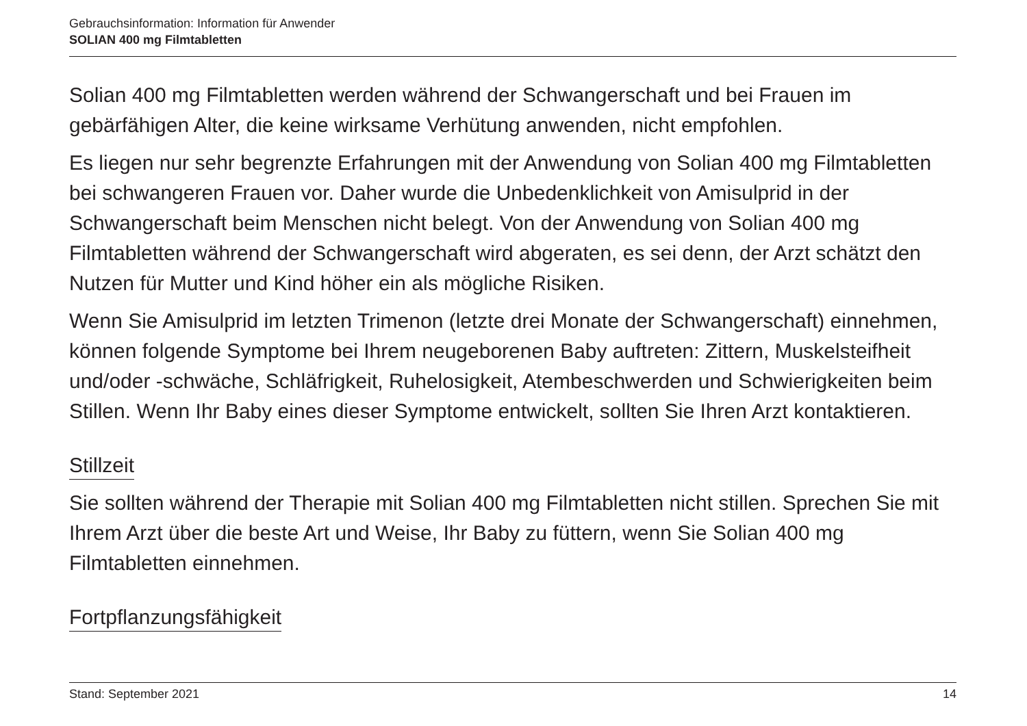Gebrauchsinformation: Information für Anwender
SOLIAN 400 mg Filmtabletten
Solian 400 mg Filmtabletten werden während der Schwangerschaft und bei Frauen im gebärfähigen Alter, die keine wirksame Verhütung anwenden, nicht empfohlen.
Es liegen nur sehr begrenzte Erfahrungen mit der Anwendung von Solian 400 mg Filmtabletten bei schwangeren Frauen vor. Daher wurde die Unbedenklichkeit von Amisulprid in der Schwangerschaft beim Menschen nicht belegt. Von der Anwendung von Solian 400 mg Filmtabletten während der Schwangerschaft wird abgeraten, es sei denn, der Arzt schätzt den Nutzen für Mutter und Kind höher ein als mögliche Risiken.
Wenn Sie Amisulprid im letzten Trimenon (letzte drei Monate der Schwangerschaft) einnehmen, können folgende Symptome bei Ihrem neugeborenen Baby auftreten: Zittern, Muskelsteifheit und/oder -schwäche, Schläfrigkeit, Ruhelosigkeit, Atembeschwerden und Schwierigkeiten beim Stillen. Wenn Ihr Baby eines dieser Symptome entwickelt, sollten Sie Ihren Arzt kontaktieren.
Stillzeit
Sie sollten während der Therapie mit Solian 400 mg Filmtabletten nicht stillen. Sprechen Sie mit Ihrem Arzt über die beste Art und Weise, Ihr Baby zu füttern, wenn Sie Solian 400 mg Filmtabletten einnehmen.
Fortpflanzungsfähigkeit
Stand: September 2021 14